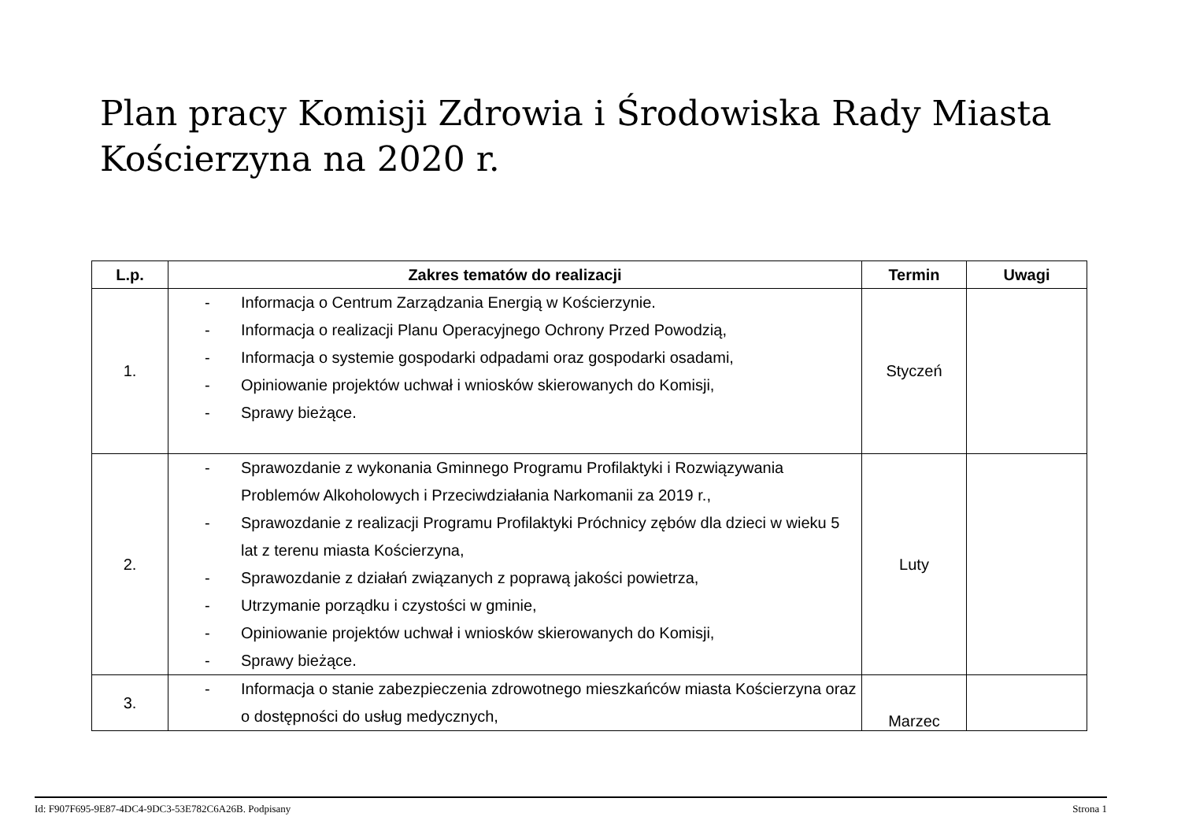Plan pracy Komisji Zdrowia i Środowiska Rady Miasta
Kościerzyna na 2020 r.
| L.p. | Zakres tematów do realizacji | Termin | Uwagi |
| --- | --- | --- | --- |
| 1. | - Informacja o Centrum Zarządzania Energią w Kościerzynie. - Informacja o realizacji Planu Operacyjnego Ochrony Przed Powodzią, - Informacja o systemie gospodarki odpadami oraz gospodarki osadami, - Opiniowanie projektów uchwał i wniosków skierowanych do Komisji, - Sprawy bieżące. | Styczeń | |
| 2. | - Sprawozdanie z wykonania Gminnego Programu Profilaktyki i Rozwiązywania Problemów Alkoholowych i Przeciwdziałania Narkomanii za 2019 r., - Sprawozdanie z realizacji Programu Profilaktyki Próchnicy zębów dla dzieci w wieku 5 lat z terenu miasta Kościerzyna, - Sprawozdanie z działań związanych z poprawą jakości powietrza, - Utrzymanie porządku i czystości w gminie, - Opiniowanie projektów uchwał i wniosków skierowanych do Komisji, - Sprawy bieżące. | Luty | |
| 3. | - Informacja o stanie zabezpieczenia zdrowotnego mieszkańców miasta Kościerzyna oraz o dostępności do usług medycznych, | Marzec | |
Id: F907F695-9E87-4DC4-9DC3-53E782C6A26B. Podpisany Strona 1